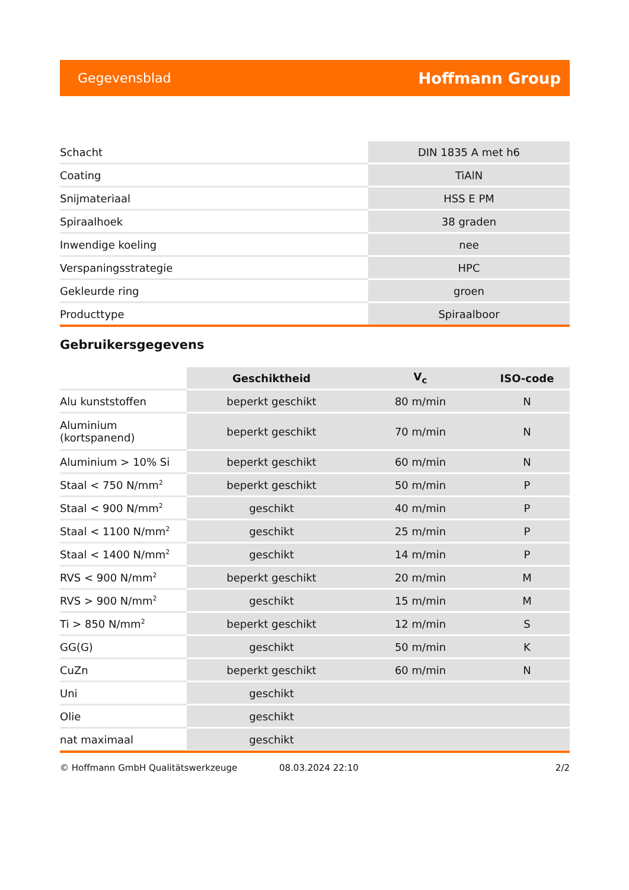Gegevensblad Hoffmann Group
| Schacht | DIN 1835 A met h6 |
| Coating | TiAlN |
| Snijmateriaal | HSS E PM |
| Spiraalhoek | 38 graden |
| Inwendige koeling | nee |
| Verspaningsstrategie | HPC |
| Gekleurde ring | groen |
| Producttype | Spiraalboor |
Gebruikersgegevens
| | Geschiktheid | V<sub>c</sub> | ISO-code |
| Alu kunststoffen | beperkt geschikt | 80 m/min | N |
| Aluminium (kortspanend) | beperkt geschikt | 70 m/min | N |
| Aluminium > 10% Si | beperkt geschikt | 60 m/min | N |
| Staal < 750 N/mm<sup>2</sup> | beperkt geschikt | 50 m/min | P |
| Staal < 900 N/mm<sup>2</sup> | geschikt | 40 m/min | P |
| Staal < 1100 N/mm<sup>2</sup> | geschikt | 25 m/min | P |
| Staal < 1400 N/mm<sup>2</sup> | geschikt | 14 m/min | P |
| RVS < 900 N/mm<sup>2</sup> | beperkt geschikt | 20 m/min | M |
| RVS > 900 N/mm<sup>2</sup> | geschikt | 15 m/min | M |
| Ti > 850 N/mm<sup>2</sup> | beperkt geschikt | 12 m/min | S |
| GG(G) | geschikt | 50 m/min | K |
| CuZn | beperkt geschikt | 60 m/min | N |
| Uni | geschikt | | |
| Olie | geschikt | | |
| nat maximaal | geschikt | | |
© Hoffmann GmbH Qualitätswerkzeuge 08.03.2024 22:10 2/2